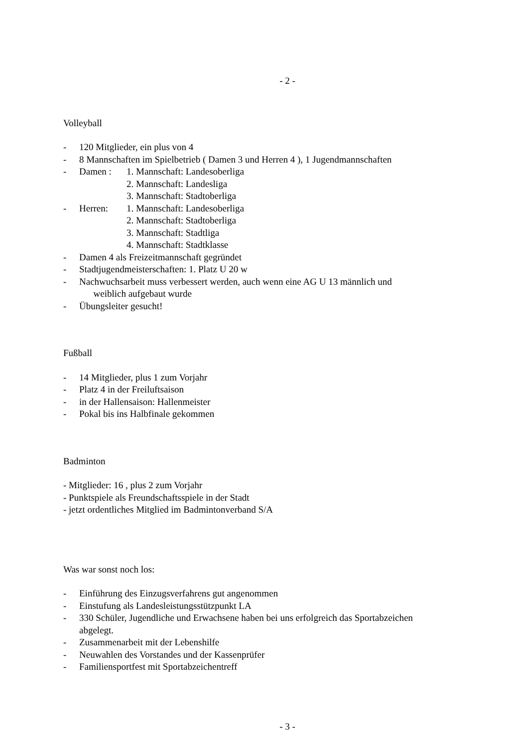- 2 -
Volleyball
- 120 Mitglieder, ein plus von 4
- 8 Mannschaften im Spielbetrieb ( Damen 3 und Herren 4 ), 1 Jugendmannschaften
- Damen : 1. Mannschaft: Landesoberliga
2. Mannschaft: Landesliga
3. Mannschaft: Stadtoberliga
- Herren: 1. Mannschaft: Landesoberliga
2. Mannschaft: Stadtoberliga
3. Mannschaft: Stadtliga
4. Mannschaft: Stadtklasse
- Damen 4 als Freizeitmannschaft gegründet
- Stadtjugendmeisterschaften: 1. Platz U 20 w
- Nachwuchsarbeit muss verbessert werden, auch wenn eine AG U 13 männlich und
weiblich aufgebaut wurde
- Übungsleiter gesucht!
Fußball
- 14 Mitglieder, plus 1 zum Vorjahr
- Platz 4 in der Freiluftsaison
- in der Hallensaison: Hallenmeister
- Pokal bis ins Halbfinale gekommen
Badminton
- Mitglieder: 16 , plus 2 zum Vorjahr
- Punktspiele als Freundschaftsspiele in der Stadt
- jetzt ordentliches Mitglied im Badmintonverband S/A
Was war sonst noch los:
- Einführung des Einzugsverfahrens gut angenommen
- Einstufung als Landesleistungsstützpunkt LA
- 330 Schüler, Jugendliche und Erwachsene haben bei uns erfolgreich das Sportabzeichen
abgelegt.
- Zusammenarbeit mit der Lebenshilfe
- Neuwahlen des Vorstandes und der Kassenprüfer
- Familiensportfest mit Sportabzeichentreff
- 3 -